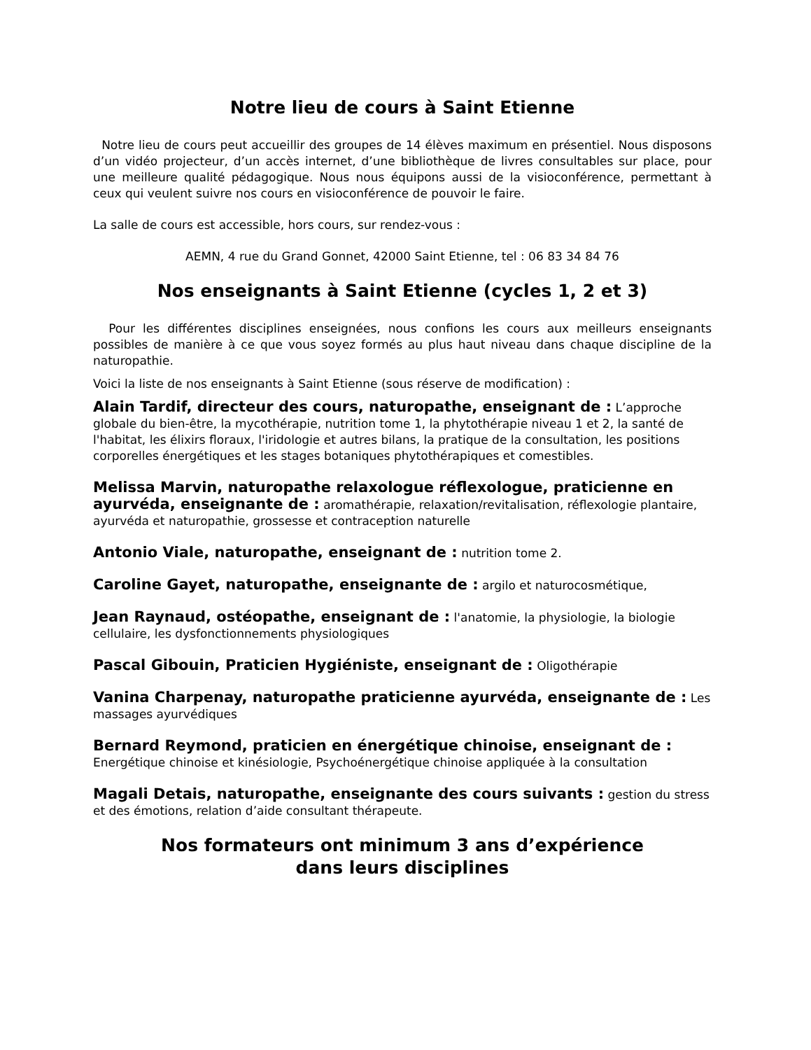Notre lieu de cours à Saint Etienne
Notre lieu de cours peut accueillir des groupes de 14 élèves maximum en présentiel. Nous disposons d’un vidéo projecteur, d’un accès internet, d’une bibliothèque de livres consultables sur place, pour une meilleure qualité pédagogique. Nous nous équipons aussi de la visioconférence, permettant à ceux qui veulent suivre nos cours en visioconférence de pouvoir le faire.
La salle de cours est accessible, hors cours, sur rendez-vous :
AEMN, 4 rue du Grand Gonnet, 42000 Saint Etienne, tel : 06 83 34 84 76
Nos enseignants à Saint Etienne (cycles 1, 2 et 3)
Pour les différentes disciplines enseignées, nous confions les cours aux meilleurs enseignants possibles de manière à ce que vous soyez formés au plus haut niveau dans chaque discipline de la naturopathie.
Voici la liste de nos enseignants à Saint Etienne (sous réserve de modification) :
Alain Tardif, directeur des cours, naturopathe, enseignant de : L’approche globale du bien-être, la mycothérapie, nutrition tome 1, la phytothérapie niveau 1 et 2, la santé de l'habitat, les élixirs floraux, l'iridologie et autres bilans, la pratique de la consultation, les positions corporelles énergétiques et les stages botaniques phytothérapiques et comestibles.
Melissa Marvin, naturopathe relaxologue réflexologue, praticienne en ayurvéda, enseignante de : aromathérapie, relaxation/revitalisation, réflexologie plantaire, ayurvéda et naturopathie, grossesse et contraception naturelle
Antonio Viale, naturopathe, enseignant de : nutrition tome 2.
Caroline Gayet, naturopathe, enseignante de : argilo et naturocosmétique,
Jean Raynaud, ostéopathe, enseignant de : l'anatomie, la physiologie, la biologie cellulaire, les dysfonctionnements physiologiques
Pascal Gibouin, Praticien Hygiéniste, enseignant de : Oligothérapie
Vanina Charpenay, naturopathe praticienne ayurvéda, enseignante de : Les massages ayurvédiques
Bernard Reymond, praticien en énergétique chinoise, enseignant de : Energétique chinoise et kinésiologie, Psychoénergétique chinoise appliquée à la consultation
Magali Detais, naturopathe, enseignante des cours suivants : gestion du stress et des émotions, relation d’aide consultant thérapeute.
Nos formateurs ont minimum 3 ans d’expérience
dans leurs disciplines